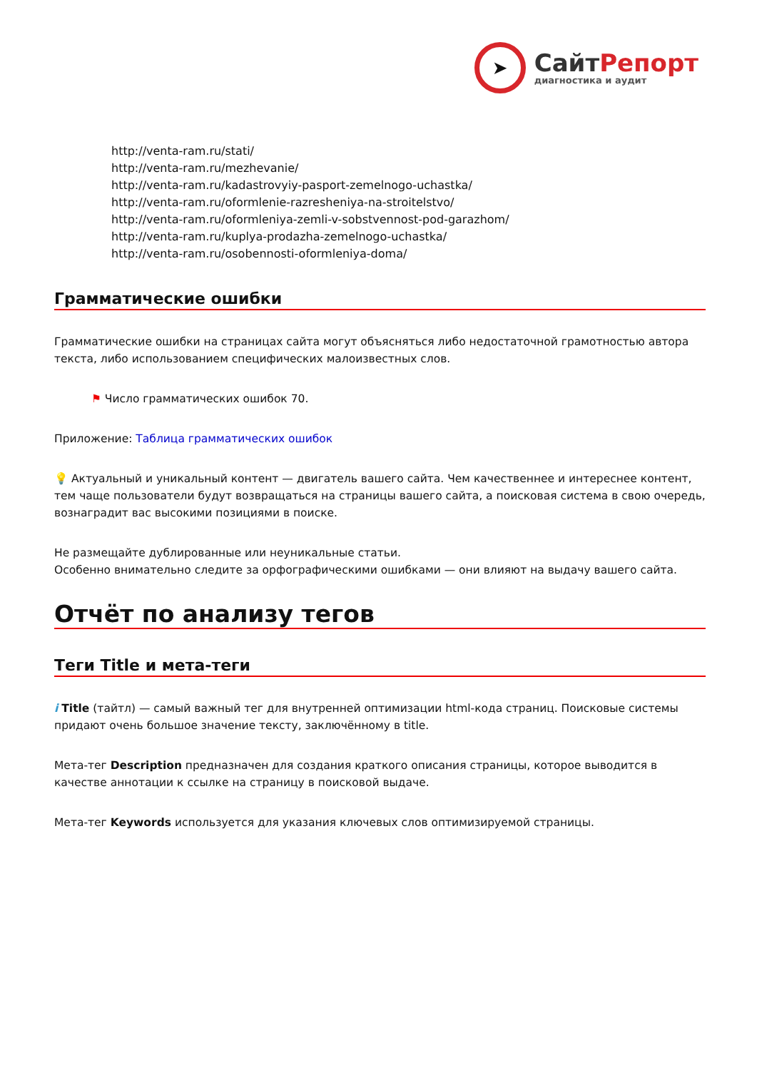➤
СайтРепорт
диагностика и аудит
http://venta-ram.ru/stati/
http://venta-ram.ru/mezhevanie/
http://venta-ram.ru/kadastrovyiy-pasport-zemelnogo-uchastka/
http://venta-ram.ru/oformlenie-razresheniya-na-stroitelstvo/
http://venta-ram.ru/oformleniya-zemli-v-sobstvennost-pod-garazhom/
http://venta-ram.ru/kuplya-prodazha-zemelnogo-uchastka/
http://venta-ram.ru/osobennosti-oformleniya-doma/
Грамматические ошибки
Грамматические ошибки на страницах сайта могут объясняться либо недостаточной грамотностью автора текста, либо использованием специфических малоизвестных слов.
⚑ Число грамматических ошибок 70.
Приложение: Таблица грамматических ошибок
💡 Актуальный и уникальный контент — двигатель вашего сайта. Чем качественнее и интереснее контент, тем чаще пользователи будут возвращаться на страницы вашего сайта, а поисковая система в свою очередь, вознаградит вас высокими позициями в поиске.
Не размещайте дублированные или неуникальные статьи.
Особенно внимательно следите за орфографическими ошибками — они влияют на выдачу вашего сайта.
Отчёт по анализу тегов
Теги Title и мета-теги
i Title (тайтл) — самый важный тег для внутренней оптимизации html-кода страниц. Поисковые системы придают очень большое значение тексту, заключённому в title.
Мета-тег Description предназначен для создания краткого описания страницы, которое выводится в качестве аннотации к ссылке на страницу в поисковой выдаче.
Мета-тег Keywords используется для указания ключевых слов оптимизируемой страницы.